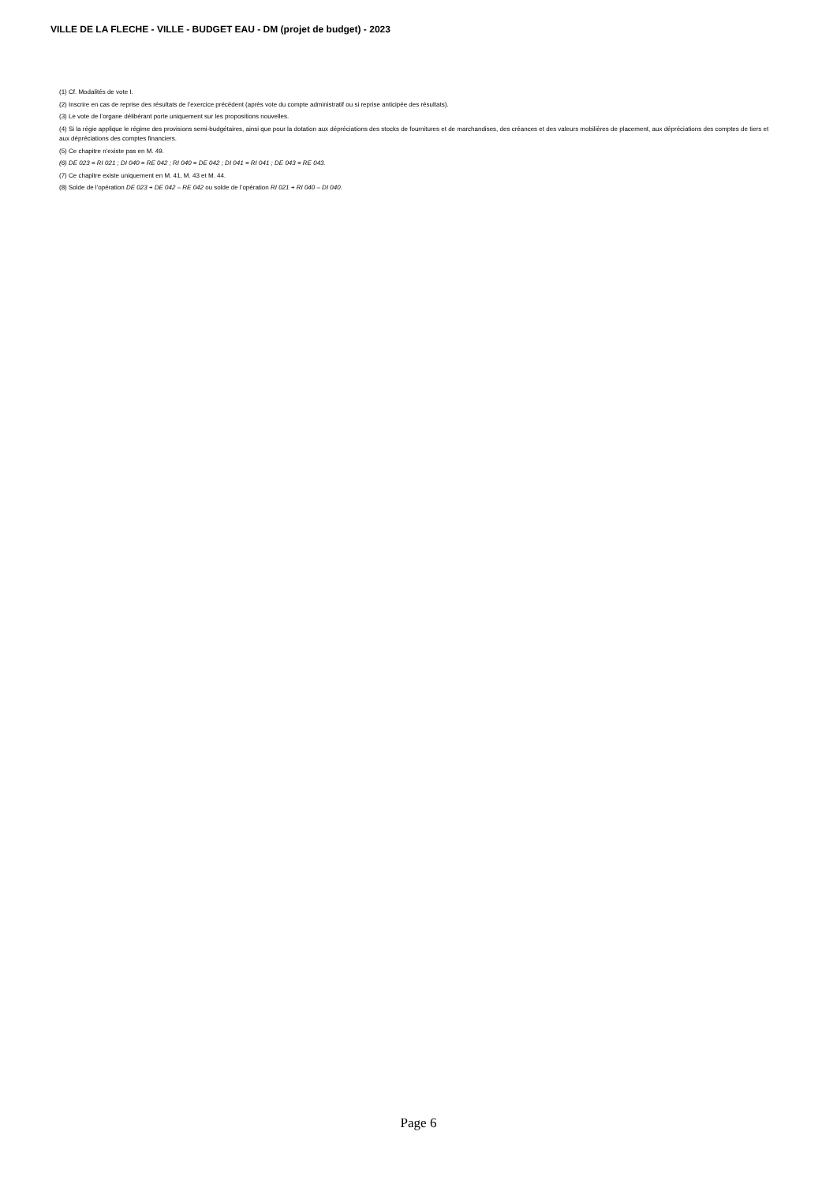VILLE DE LA FLECHE - VILLE - BUDGET EAU - DM (projet de budget) - 2023
(1) Cf. Modalités de vote I.
(2) Inscrire en cas de reprise des résultats de l’exercice précédent (après vote du compte administratif ou si reprise anticipée des résultats).
(3) Le vote de l’organe délibérant porte uniquement sur les propositions nouvelles.
(4) Si la régie applique le régime des provisions semi-budgétaires, ainsi que pour la dotation aux dépréciations des stocks de fournitures et de marchandises, des créances et des valeurs mobilières de placement, aux dépréciations des comptes de tiers et aux dépréciations des comptes financiers.
(5) Ce chapitre n’existe pas en M. 49.
(6) DE 023 = RI 021 ; DI 040 = RE 042 ; RI 040 = DE 042 ; DI 041 = RI 041 ; DE 043 = RE 043.
(7) Ce chapitre existe uniquement en M. 41, M. 43 et M. 44.
(8) Solde de l’opération DE 023 + DE 042 – RE 042 ou solde de l’opération RI 021 + RI 040 – DI 040.
Page 6